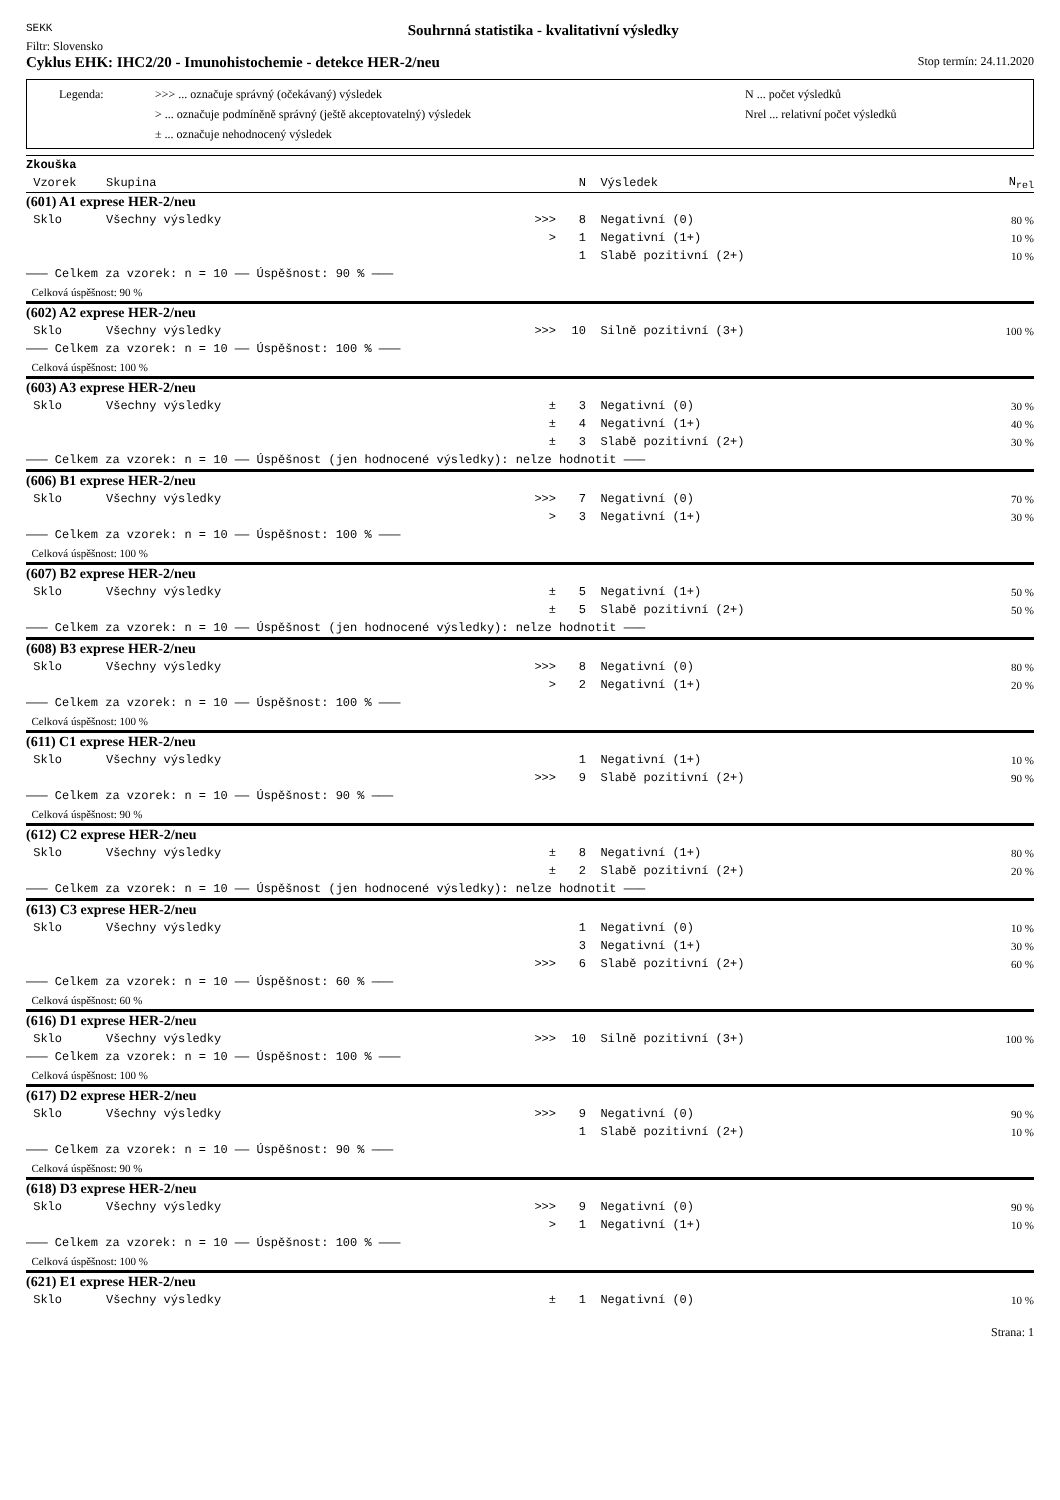SEKK
Souhrnná statistika - kvalitativní výsledky
Filtr: Slovensko
Cyklus EHK: IHC2/20 - Imunohistochemie - detekce HER-2/neu
Stop termín: 24.11.2020
Legenda: >>> ... označuje správný (očekávaný) výsledek N ... počet výsledků > ... označuje podmíněně správný (ještě akceptovatelný) výsledek Nrel ... relativní počet výsledků ± ... označuje nehodnocený výsledek
| Zkouška | | | | | |
| --- | --- | --- | --- | --- | --- |
| Vzorek | Skupina | | N | Výsledek | N<sub>rel</sub> |
| (601) A1 exprese HER-2/neu | | | | | |
| Sklo | Všechny výsledky | >>> | 8 | Negativní (0) | 80 % |
| | | > | 1 | Negativní (1+) | 10 % |
| | | | 1 | Slabě pozitivní (2+) | 10 % |
| ——— Celkem za vzorek: n = 10 —— Úspěšnost: 90 % ——— | | | | | |
| Celková úspěšnost: 90 % | | | | | |
| (602) A2 exprese HER-2/neu | | | | | |
| Sklo | Všechny výsledky | >>> | 10 | Silně pozitivní (3+) | 100 % |
| ——— Celkem za vzorek: n = 10 —— Úspěšnost: 100 % ——— | | | | | |
| Celková úspěšnost: 100 % | | | | | |
| (603) A3 exprese HER-2/neu | | | | | |
| Sklo | Všechny výsledky | ± | 3 | Negativní (0) | 30 % |
| | | ± | 4 | Negativní (1+) | 40 % |
| | | ± | 3 | Slabě pozitivní (2+) | 30 % |
| ——— Celkem za vzorek: n = 10 —— Úspěšnost (jen hodnocené výsledky): nelze hodnotit ——— | | | | | |
| (606) B1 exprese HER-2/neu | | | | | |
| Sklo | Všechny výsledky | >>> | 7 | Negativní (0) | 70 % |
| | | > | 3 | Negativní (1+) | 30 % |
| ——— Celkem za vzorek: n = 10 —— Úspěšnost: 100 % ——— | | | | | |
| Celková úspěšnost: 100 % | | | | | |
| (607) B2 exprese HER-2/neu | | | | | |
| Sklo | Všechny výsledky | ± | 5 | Negativní (1+) | 50 % |
| | | ± | 5 | Slabě pozitivní (2+) | 50 % |
| ——— Celkem za vzorek: n = 10 —— Úspěšnost (jen hodnocené výsledky): nelze hodnotit ——— | | | | | |
| (608) B3 exprese HER-2/neu | | | | | |
| Sklo | Všechny výsledky | >>> | 8 | Negativní (0) | 80 % |
| | | > | 2 | Negativní (1+) | 20 % |
| ——— Celkem za vzorek: n = 10 —— Úspěšnost: 100 % ——— | | | | | |
| Celková úspěšnost: 100 % | | | | | |
| (611) C1 exprese HER-2/neu | | | | | |
| Sklo | Všechny výsledky | | 1 | Negativní (1+) | 10 % |
| | | >>> | 9 | Slabě pozitivní (2+) | 90 % |
| ——— Celkem za vzorek: n = 10 —— Úspěšnost: 90 % ——— | | | | | |
| Celková úspěšnost: 90 % | | | | | |
| (612) C2 exprese HER-2/neu | | | | | |
| Sklo | Všechny výsledky | ± | 8 | Negativní (1+) | 80 % |
| | | ± | 2 | Slabě pozitivní (2+) | 20 % |
| ——— Celkem za vzorek: n = 10 —— Úspěšnost (jen hodnocené výsledky): nelze hodnotit ——— | | | | | |
| (613) C3 exprese HER-2/neu | | | | | |
| Sklo | Všechny výsledky | | 1 | Negativní (0) | 10 % |
| | | | 3 | Negativní (1+) | 30 % |
| | | >>> | 6 | Slabě pozitivní (2+) | 60 % |
| ——— Celkem za vzorek: n = 10 —— Úspěšnost: 60 % ——— | | | | | |
| Celková úspěšnost: 60 % | | | | | |
| (616) D1 exprese HER-2/neu | | | | | |
| Sklo | Všechny výsledky | >>> | 10 | Silně pozitivní (3+) | 100 % |
| ——— Celkem za vzorek: n = 10 —— Úspěšnost: 100 % ——— | | | | | |
| Celková úspěšnost: 100 % | | | | | |
| (617) D2 exprese HER-2/neu | | | | | |
| Sklo | Všechny výsledky | >>> | 9 | Negativní (0) | 90 % |
| | | | 1 | Slabě pozitivní (2+) | 10 % |
| ——— Celkem za vzorek: n = 10 —— Úspěšnost: 90 % ——— | | | | | |
| Celková úspěšnost: 90 % | | | | | |
| (618) D3 exprese HER-2/neu | | | | | |
| Sklo | Všechny výsledky | >>> | 9 | Negativní (0) | 90 % |
| | | > | 1 | Negativní (1+) | 10 % |
| ——— Celkem za vzorek: n = 10 —— Úspěšnost: 100 % ——— | | | | | |
| Celková úspěšnost: 100 % | | | | | |
| (621) E1 exprese HER-2/neu | | | | | |
| Sklo | Všechny výsledky | ± | 1 | Negativní (0) | 10 % |
Strana: 1